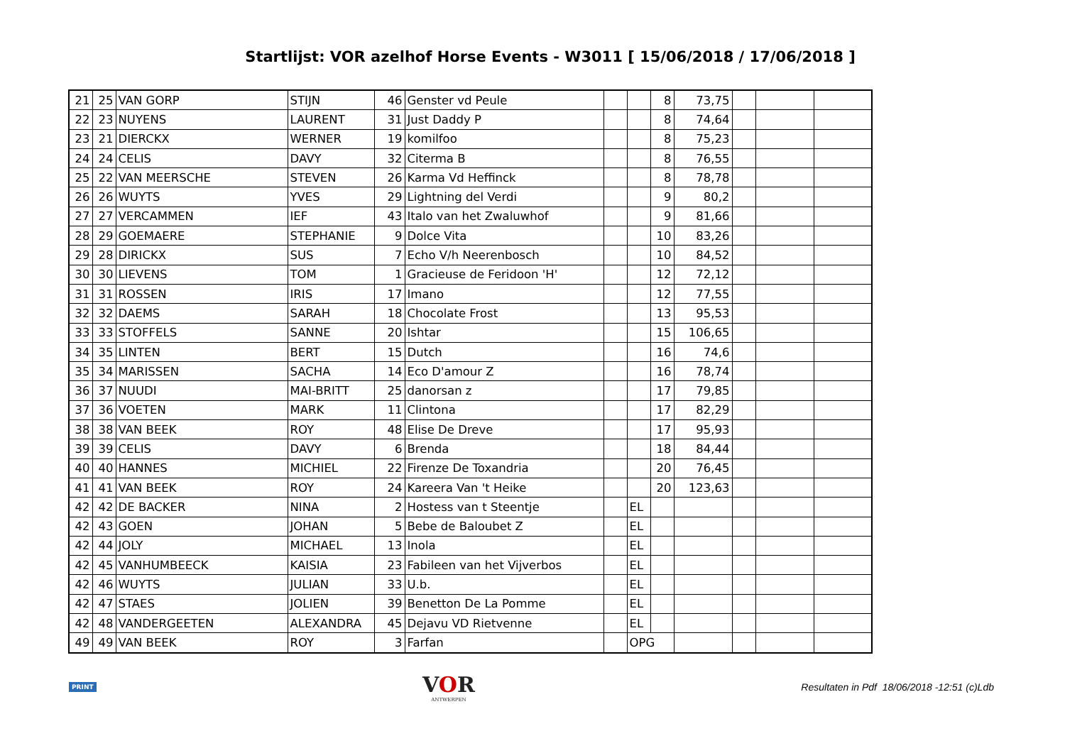Startlijst: VOR azelhof Horse Events - W3011 [ 15/06/2018 / 17/06/2018 ]
| 21 | 25 | VAN GORP | STIJN | 46 | Genster vd Peule | | | 8 | 73,75 | | | |
| 22 | 23 | NUYENS | LAURENT | 31 | Just Daddy P | | | 8 | 74,64 | | | |
| 23 | 21 | DIERCKX | WERNER | 19 | komilfoo | | | 8 | 75,23 | | | |
| 24 | 24 | CELIS | DAVY | 32 | Citerma B | | | 8 | 76,55 | | | |
| 25 | 22 | VAN MEERSCHE | STEVEN | 26 | Karma Vd Heffinck | | | 8 | 78,78 | | | |
| 26 | 26 | WUYTS | YVES | 29 | Lightning del Verdi | | | 9 | 80,2 | | | |
| 27 | 27 | VERCAMMEN | IEF | 43 | Italo van het Zwaluwhof | | | 9 | 81,66 | | | |
| 28 | 29 | GOEMAERE | STEPHANIE | 9 | Dolce Vita | | | 10 | 83,26 | | | |
| 29 | 28 | DIRICKX | SUS | 7 | Echo V/h Neerenbosch | | | 10 | 84,52 | | | |
| 30 | 30 | LIEVENS | TOM | 1 | Gracieuse de Feridoon 'H' | | | 12 | 72,12 | | | |
| 31 | 31 | ROSSEN | IRIS | 17 | Imano | | | 12 | 77,55 | | | |
| 32 | 32 | DAEMS | SARAH | 18 | Chocolate Frost | | | 13 | 95,53 | | | |
| 33 | 33 | STOFFELS | SANNE | 20 | Ishtar | | | 15 | 106,65 | | | |
| 34 | 35 | LINTEN | BERT | 15 | Dutch | | | 16 | 74,6 | | | |
| 35 | 34 | MARISSEN | SACHA | 14 | Eco D'amour Z | | | 16 | 78,74 | | | |
| 36 | 37 | NUUDI | MAI-BRITT | 25 | danorsan z | | | 17 | 79,85 | | | |
| 37 | 36 | VOETEN | MARK | 11 | Clintona | | | 17 | 82,29 | | | |
| 38 | 38 | VAN BEEK | ROY | 48 | Elise De Dreve | | | 17 | 95,93 | | | |
| 39 | 39 | CELIS | DAVY | 6 | Brenda | | | 18 | 84,44 | | | |
| 40 | 40 | HANNES | MICHIEL | 22 | Firenze De Toxandria | | | 20 | 76,45 | | | |
| 41 | 41 | VAN BEEK | ROY | 24 | Kareera Van 't Heike | | | 20 | 123,63 | | | |
| 42 | 42 | DE BACKER | NINA | 2 | Hostess van t Steentje | | EL | | | | | |
| 42 | 43 | GOEN | JOHAN | 5 | Bebe de Baloubet Z | | EL | | | | | |
| 42 | 44 | JOLY | MICHAEL | 13 | Inola | | EL | | | | | |
| 42 | 45 | VANHUMBEECK | KAISIA | 23 | Fabileen van het Vijverbos | | EL | | | | | |
| 42 | 46 | WUYTS | JULIAN | 33 | U.b. | | EL | | | | | |
| 42 | 47 | STAES | JOLIEN | 39 | Benetton De La Pomme | | EL | | | | | |
| 42 | 48 | VANDERGEETEN | ALEXANDRA | 45 | Dejavu VD Rietvenne | | EL | | | | | |
| 49 | 49 | VAN BEEK | ROY | 3 | Farfan | | OPG | | | | | |
PRINT
VOR
ANTWERPEN
Resultaten in Pdf 18/06/2018 -12:51 (c)Ldb